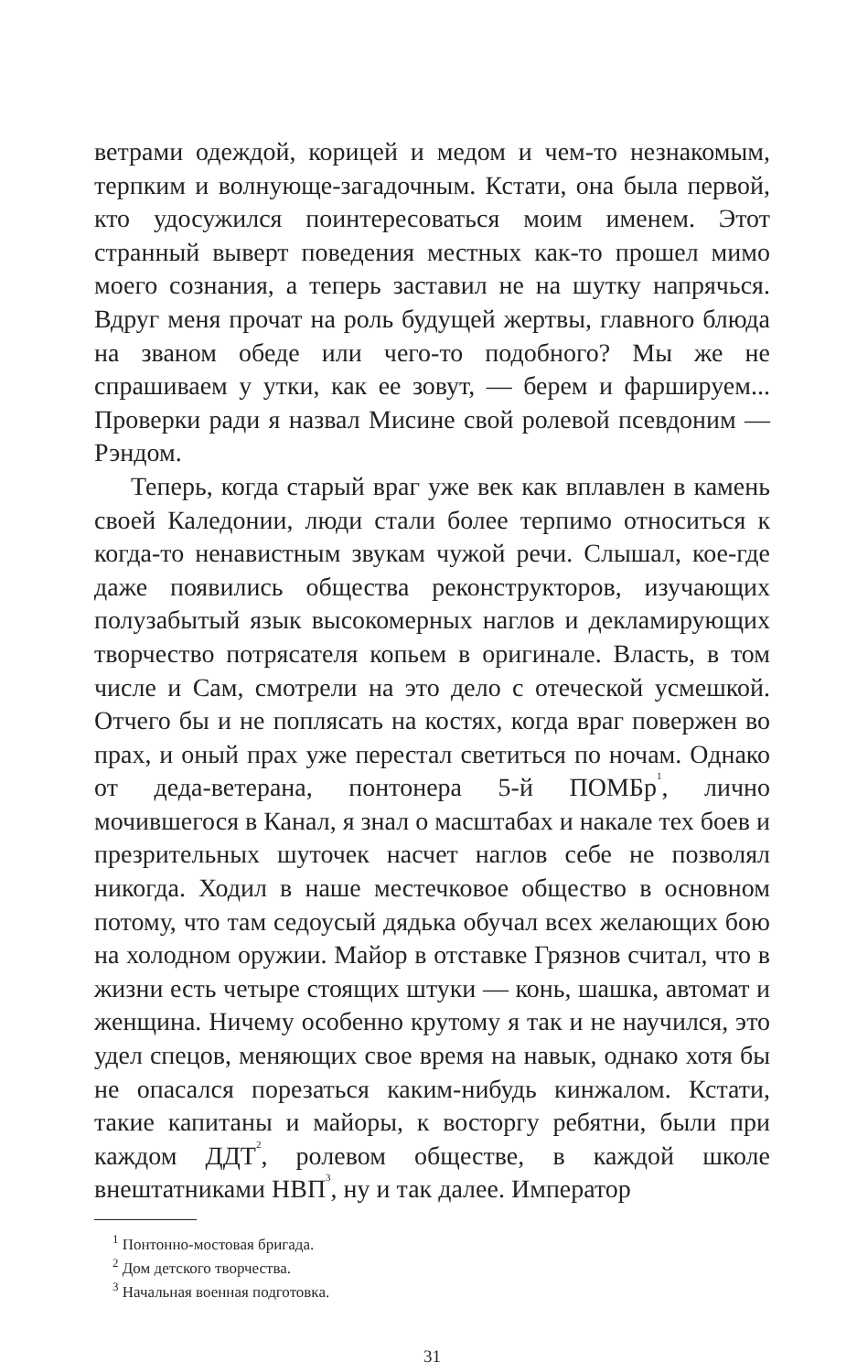ветрами одеждой, корицей и медом и чем-то незнакомым, терпким и волнующе-загадочным. Кстати, она была первой, кто удосужился поинтересоваться моим именем. Этот странный выверт поведения местных как-то прошел мимо моего сознания, а теперь заставил не на шутку напрячься. Вдруг меня прочат на роль будущей жертвы, главного блюда на званом обеде или чего-то подобного? Мы же не спрашиваем у утки, как ее зовут, — берем и фаршируем... Проверки ради я назвал Мисине свой ролевой псевдоним — Рэндом.
Теперь, когда старый враг уже век как вплавлен в камень своей Каледонии, люди стали более терпимо относиться к когда-то ненавистным звукам чужой речи. Слышал, кое-где даже появились общества реконструкторов, изучающих полузабытый язык высокомерных наглов и декламирующих творчество потрясателя копьем в оригинале. Власть, в том числе и Сам, смотрели на это дело с отеческой усмешкой. Отчего бы и не поплясать на костях, когда враг повержен во прах, и оный прах уже перестал светиться по ночам. Однако от деда-ветерана, понтонера 5-й ПОМБр<sup>1</sup>, лично мочившегося в Канал, я знал о масштабах и накале тех боев и презрительных шуточек насчет наглов себе не позволял никогда. Ходил в наше местечковое общество в основном потому, что там седоусый дядька обучал всех желающих бою на холодном оружии. Майор в отставке Грязнов считал, что в жизни есть четыре стоящих штуки — конь, шашка, автомат и женщина. Ничему особенно крутому я так и не научился, это удел спецов, меняющих свое время на навык, однако хотя бы не опасался порезаться каким-нибудь кинжалом. Кстати, такие капитаны и майоры, к восторгу ребятни, были при каждом ДДТ<sup>2</sup>, ролевом обществе, в каждой школе внештатниками НВП<sup>3</sup>, ну и так далее. Император
<sup>1</sup> Понтонно-мостовая бригада.
<sup>2</sup> Дом детского творчества.
<sup>3</sup> Начальная военная подготовка.
31